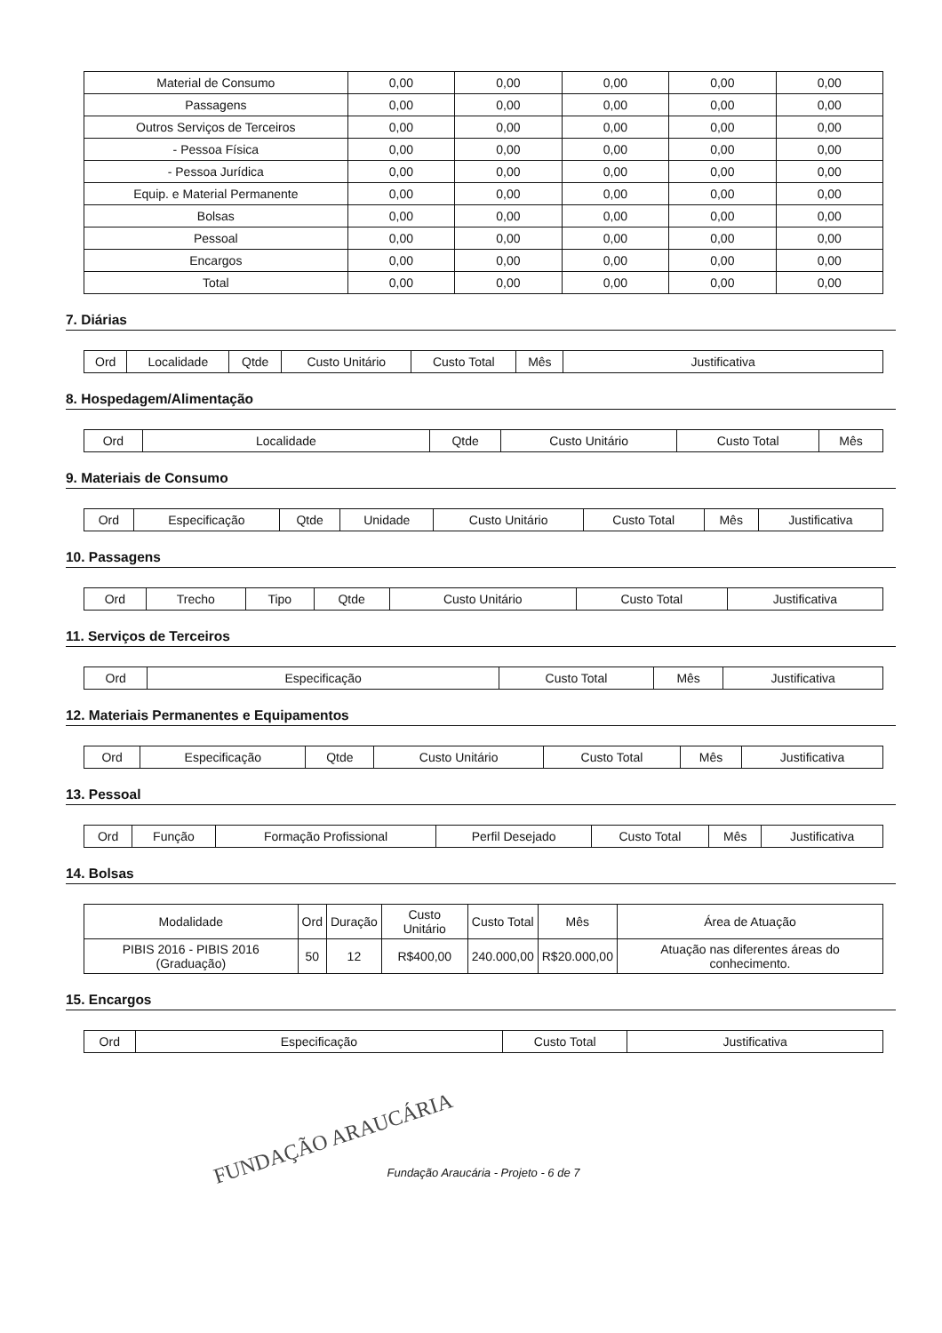| Material de Consumo | 0,00 | 0,00 | 0,00 | 0,00 | 0,00 |
| Passagens | 0,00 | 0,00 | 0,00 | 0,00 | 0,00 |
| Outros Serviços de Terceiros | 0,00 | 0,00 | 0,00 | 0,00 | 0,00 |
| - Pessoa Física | 0,00 | 0,00 | 0,00 | 0,00 | 0,00 |
| - Pessoa Jurídica | 0,00 | 0,00 | 0,00 | 0,00 | 0,00 |
| Equip. e Material Permanente | 0,00 | 0,00 | 0,00 | 0,00 | 0,00 |
| Bolsas | 0,00 | 0,00 | 0,00 | 0,00 | 0,00 |
| Pessoal | 0,00 | 0,00 | 0,00 | 0,00 | 0,00 |
| Encargos | 0,00 | 0,00 | 0,00 | 0,00 | 0,00 |
| Total | 0,00 | 0,00 | 0,00 | 0,00 | 0,00 |
7. Diárias
| Ord | Localidade | Qtde | Custo Unitário | Custo Total | Mês | Justificativa |
| --- | --- | --- | --- | --- | --- | --- |
8. Hospedagem/Alimentação
| Ord | Localidade | Qtde | Custo Unitário | Custo Total | Mês |
| --- | --- | --- | --- | --- | --- |
9. Materiais de Consumo
| Ord | Especificação | Qtde | Unidade | Custo Unitário | Custo Total | Mês | Justificativa |
| --- | --- | --- | --- | --- | --- | --- | --- |
10. Passagens
| Ord | Trecho | Tipo | Qtde | Custo Unitário | Custo Total | Justificativa |
| --- | --- | --- | --- | --- | --- | --- |
11. Serviços de Terceiros
| Ord | Especificação | Custo Total | Mês | Justificativa |
| --- | --- | --- | --- | --- |
12. Materiais Permanentes e Equipamentos
| Ord | Especificação | Qtde | Custo Unitário | Custo Total | Mês | Justificativa |
| --- | --- | --- | --- | --- | --- | --- |
13. Pessoal
| Ord | Função | Formação Profissional | Perfil Desejado | Custo Total | Mês | Justificativa |
| --- | --- | --- | --- | --- | --- | --- |
14. Bolsas
| Modalidade | Ord | Duração | Custo Unitário | Custo Total | Mês | Área de Atuação |
| --- | --- | --- | --- | --- | --- | --- |
| PIBIS 2016 - PIBIS 2016 (Graduação) | 50 | 12 | R$400,00 | 240.000,00 | R$20.000,00 | Atuação nas diferentes áreas do conhecimento. |
15. Encargos
| Ord | Especificação | Custo Total | Justificativa |
| --- | --- | --- | --- |
FUNDAÇÃO ARAUCÁRIA
Fundação Araucária - Projeto - 6 de 7